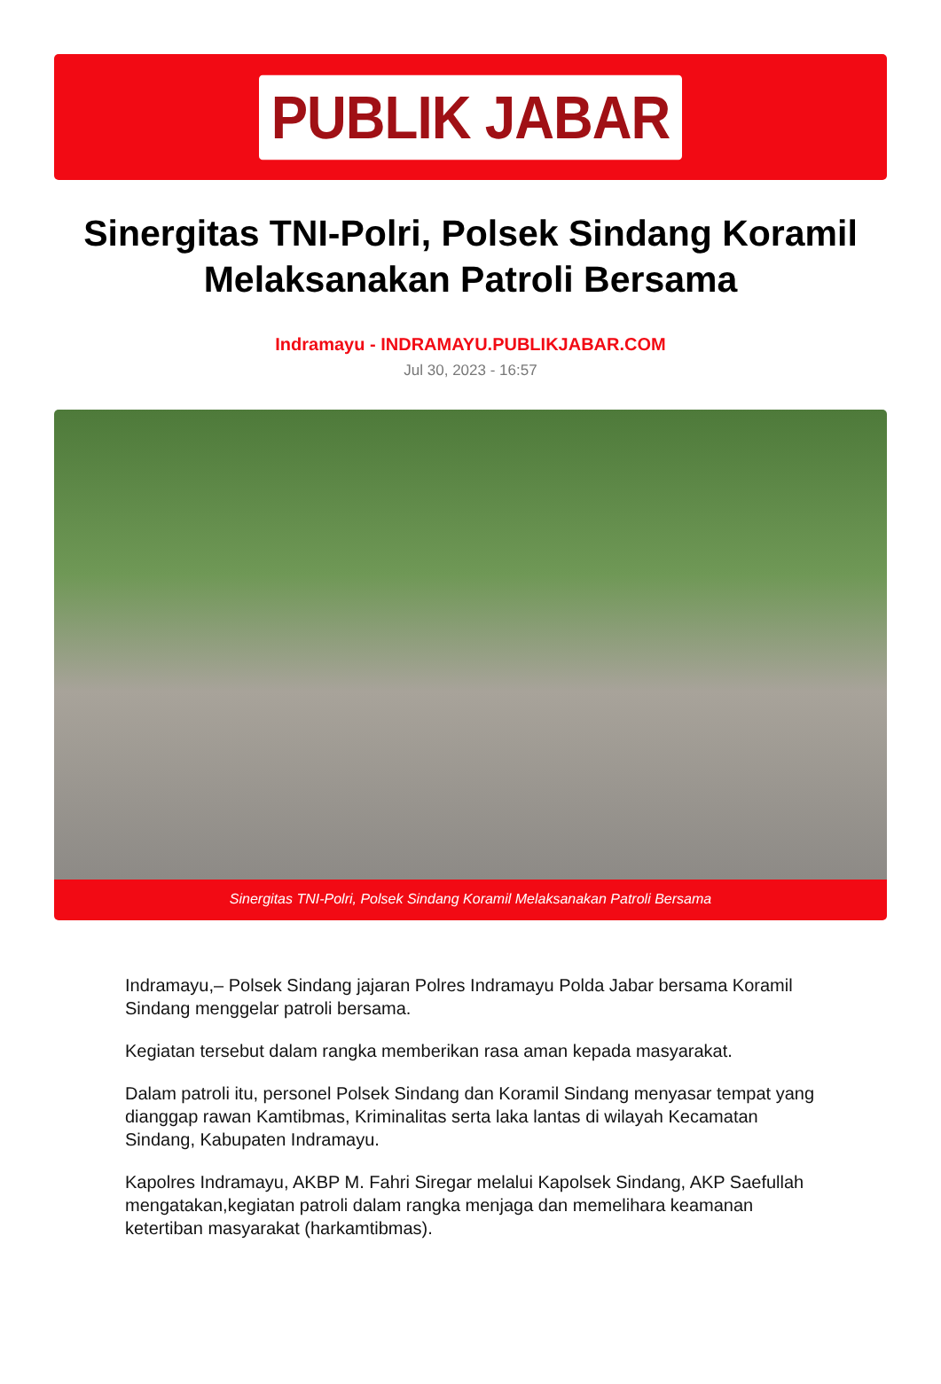PUBLIK JABAR
Sinergitas TNI-Polri, Polsek Sindang Koramil Melaksanakan Patroli Bersama
Indramayu - INDRAMAYU.PUBLIKJABAR.COM
Jul 30, 2023 - 16:57
Sinergitas TNI-Polri, Polsek Sindang Koramil Melaksanakan Patroli Bersama
Indramayu,– Polsek Sindang jajaran Polres Indramayu Polda Jabar bersama Koramil Sindang menggelar patroli bersama.
Kegiatan tersebut dalam rangka memberikan rasa aman kepada masyarakat.
Dalam patroli itu, personel Polsek Sindang dan Koramil Sindang menyasar tempat yang dianggap rawan Kamtibmas, Kriminalitas serta laka lantas di wilayah Kecamatan Sindang, Kabupaten Indramayu.
Kapolres Indramayu, AKBP M. Fahri Siregar melalui Kapolsek Sindang, AKP Saefullah mengatakan,kegiatan patroli dalam rangka menjaga dan memelihara keamanan ketertiban masyarakat (harkamtibmas).